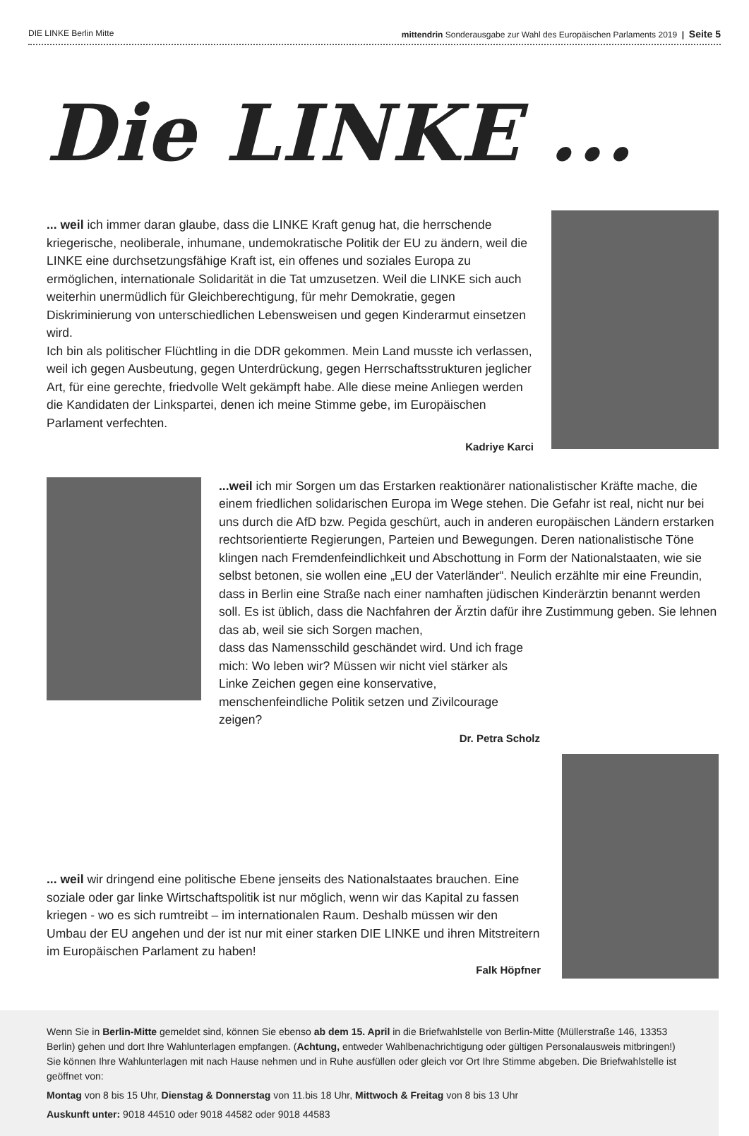DIE LINKE Berlin Mitte mittendrin Sonderausgabe zur Wahl des Europäischen Parlaments 2019 | Seite 5
Die LINKE ...
... weil ich immer daran glaube, dass die LINKE Kraft genug hat, die herrschende kriegerische, neoliberale, inhumane, undemokratische Politik der EU zu ändern, weil die LINKE eine durchsetzungsfähige Kraft ist, ein offenes und soziales Europa zu ermöglichen, internationale Solidarität in die Tat umzusetzen. Weil die LINKE sich auch weiterhin unermüdlich für Gleichberechtigung, für mehr Demokratie, gegen Diskriminierung von unterschiedlichen Lebensweisen und gegen Kinderarmut einsetzen wird.
Ich bin als politischer Flüchtling in die DDR gekommen. Mein Land musste ich verlassen, weil ich gegen Ausbeutung, gegen Unterdrückung, gegen Herrschaftsstrukturen jeglicher Art, für eine gerechte, friedvolle Welt gekämpft habe. Alle diese meine Anliegen werden die Kandidaten der Linkspartei, denen ich meine Stimme gebe, im Europäischen Parlament verfechten.
Kadriye Karci
...weil ich mir Sorgen um das Erstarken reaktionärer nationalistischer Kräfte mache, die einem friedlichen solidarischen Europa im Wege stehen. Die Gefahr ist real, nicht nur bei uns durch die AfD bzw. Pegida geschürt, auch in anderen europäischen Ländern erstarken rechtsorientierte Regierungen, Parteien und Bewegungen. Deren nationalistische Töne klingen nach Fremdenfeindlichkeit und Abschottung in Form der Nationalstaaten, wie sie selbst betonen, sie wollen eine „EU der Vaterländer“. Neulich erzählte mir eine Freundin, dass in Berlin eine Straße nach einer namhaften jüdischen Kinderärztin benannt werden soll. Es ist üblich, dass die Nachfahren der Ärztin dafür ihre Zustimmung geben. Sie lehnen das ab, weil sie sich Sorgen machen,
dass das Namensschild geschändet wird. Und ich frage mich: Wo leben wir? Müssen wir nicht viel stärker als Linke Zeichen gegen eine konservative, menschenfeindliche Politik setzen und Zivilcourage zeigen?
Dr. Petra Scholz
... weil wir dringend eine politische Ebene jenseits des Nationalstaates brauchen. Eine soziale oder gar linke Wirtschaftspolitik ist nur möglich, wenn wir das Kapital zu fassen kriegen - wo es sich rumtreibt – im internationalen Raum. Deshalb müssen wir den Umbau der EU angehen und der ist nur mit einer starken DIE LINKE und ihren Mitstreitern im Europäischen Parlament zu haben!
Falk Höpfner
Wenn Sie in Berlin-Mitte gemeldet sind, können Sie ebenso ab dem 15. April in die Briefwahlstelle von Berlin-Mitte (Müllerstraße 146, 13353 Berlin) gehen und dort Ihre Wahlunterlagen empfangen. (Achtung, entweder Wahlbenachrichtigung oder gültigen Personalausweis mitbringen!)
Sie können Ihre Wahlunterlagen mit nach Hause nehmen und in Ruhe ausfüllen oder gleich vor Ort Ihre Stimme abgeben. Die Briefwahlstelle ist geöffnet von:
Montag von 8 bis 15 Uhr, Dienstag & Donnerstag von 11.bis 18 Uhr, Mittwoch & Freitag von 8 bis 13 Uhr
Auskunft unter: 9018 44510 oder 9018 44582 oder 9018 44583